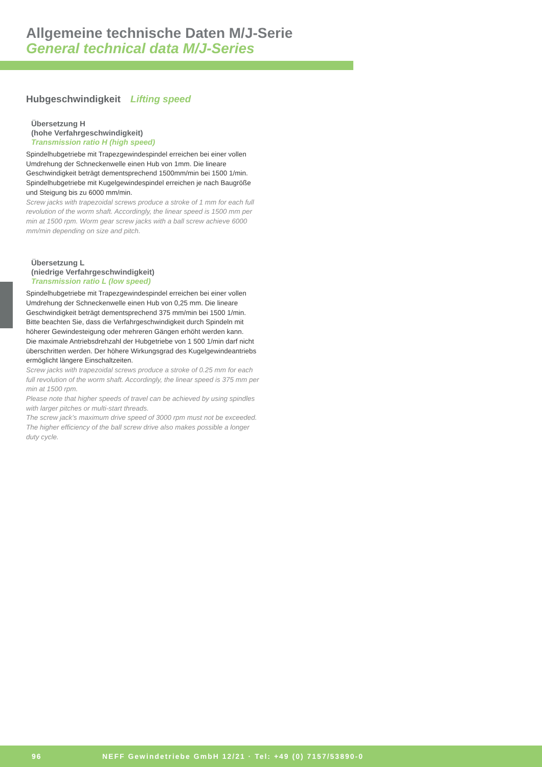Allgemeine technische Daten M/J-Serie
General technical data M/J-Series
Hubgeschwindigkeit Lifting speed
Übersetzung H
(hohe Verfahrgeschwindigkeit)
Transmission ratio H (high speed)
Spindelhubgetriebe mit Trapezgewindespindel erreichen bei einer vollen Umdrehung der Schneckenwelle einen Hub von 1mm. Die lineare Geschwindigkeit beträgt dementsprechend 1500mm/min bei 1500 1/min. Spindelhubgetriebe mit Kugelgewindespindel erreichen je nach Baugröße und Steigung bis zu 6000 mm/min.
Screw jacks with trapezoidal screws produce a stroke of 1 mm for each full revolution of the worm shaft. Accordingly, the linear speed is 1500 mm per min at 1500 rpm. Worm gear screw jacks with a ball screw achieve 6000 mm/min depending on size and pitch.
Übersetzung L
(niedrige Verfahrgeschwindigkeit)
Transmission ratio L (low speed)
Spindelhubgetriebe mit Trapezgewindespindel erreichen bei einer vollen Umdrehung der Schneckenwelle einen Hub von 0,25 mm. Die lineare Geschwindigkeit beträgt dementsprechend 375 mm/min bei 1500 1/min. Bitte beachten Sie, dass die Verfahrgeschwindigkeit durch Spindeln mit höherer Gewindesteigung oder mehreren Gängen erhöht werden kann.
Die maximale Antriebsdrehzahl der Hubgetriebe von 1 500 1/min darf nicht überschritten werden. Der höhere Wirkungsgrad des Kugelgewindeantriebs ermöglicht längere Einschaltzeiten.
Screw jacks with trapezoidal screws produce a stroke of 0.25 mm for each full revolution of the worm shaft. Accordingly, the linear speed is 375 mm per min at 1500 rpm.
Please note that higher speeds of travel can be achieved by using spindles with larger pitches or multi-start threads.
The screw jack’s maximum drive speed of 3000 rpm must not be exceeded. The higher efficiency of the ball screw drive also makes possible a longer duty cycle.
96 NEFF Gewindetriebe GmbH 12/21 · Tel: +49 (0) 7157/53890-0